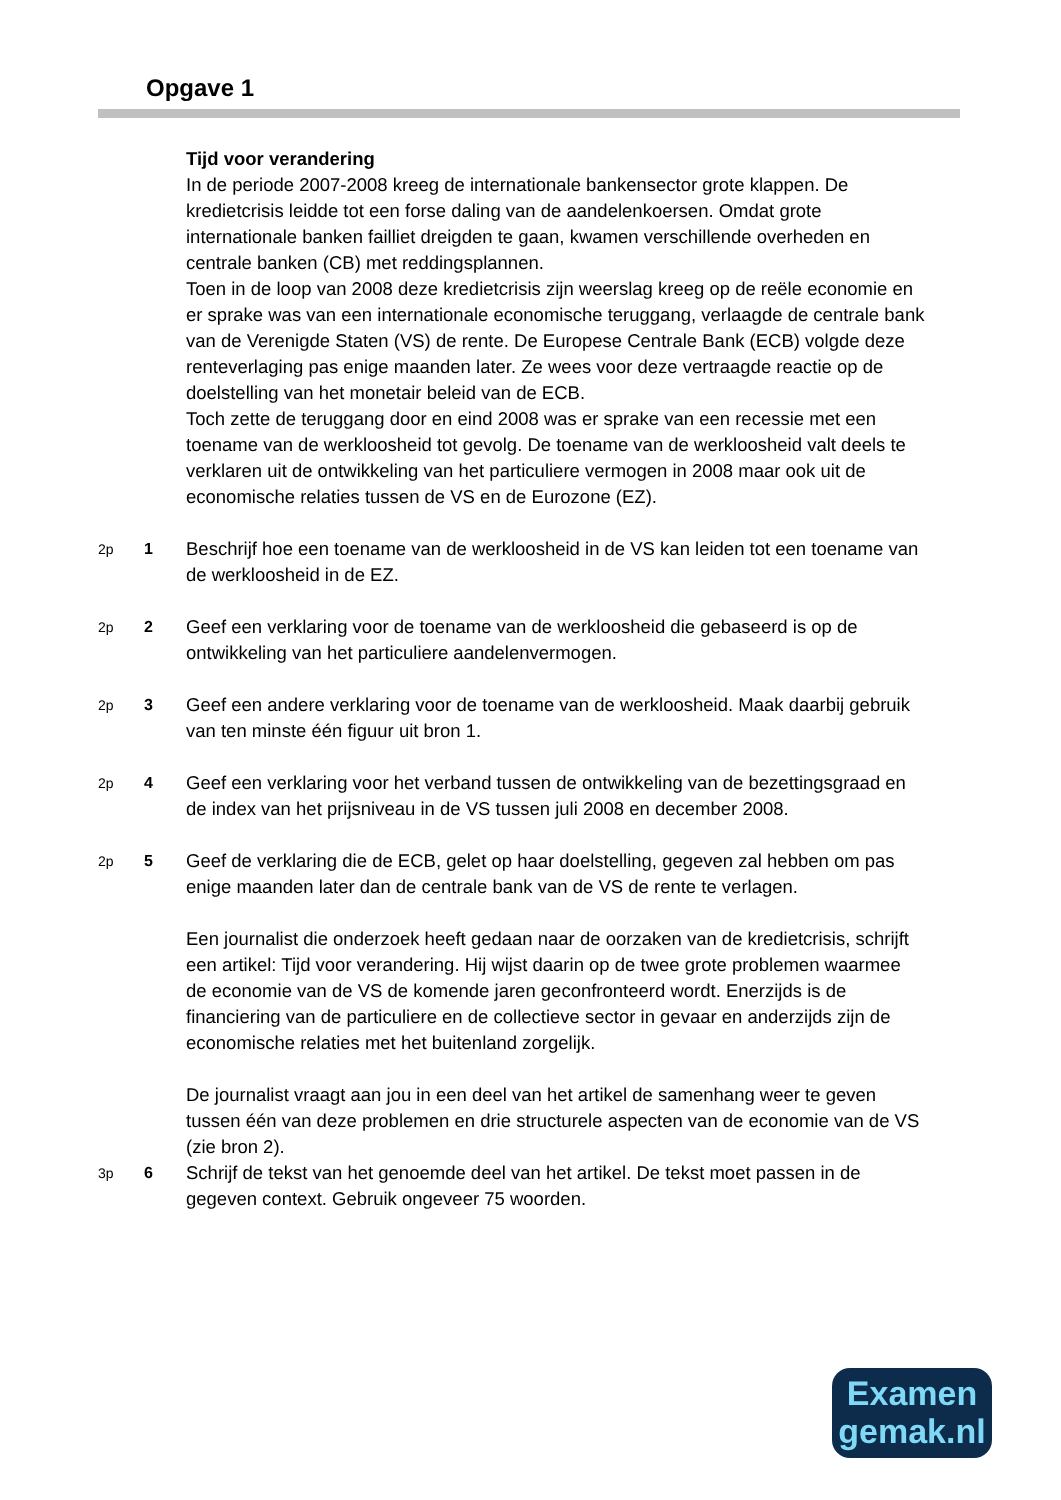Opgave 1
Tijd voor verandering
In de periode 2007-2008 kreeg de internationale bankensector grote klappen. De kredietcrisis leidde tot een forse daling van de aandelenkoersen. Omdat grote internationale banken failliet dreigden te gaan, kwamen verschillende overheden en centrale banken (CB) met reddingsplannen.
Toen in de loop van 2008 deze kredietcrisis zijn weerslag kreeg op de reële economie en er sprake was van een internationale economische teruggang, verlaagde de centrale bank van de Verenigde Staten (VS) de rente. De Europese Centrale Bank (ECB) volgde deze renteverlaging pas enige maanden later. Ze wees voor deze vertraagde reactie op de doelstelling van het monetair beleid van de ECB.
Toch zette de teruggang door en eind 2008 was er sprake van een recessie met een toename van de werkloosheid tot gevolg. De toename van de werkloosheid valt deels te verklaren uit de ontwikkeling van het particuliere vermogen in 2008 maar ook uit de economische relaties tussen de VS en de Eurozone (EZ).
2p 1
Beschrijf hoe een toename van de werkloosheid in de VS kan leiden tot een toename van de werkloosheid in de EZ.
2p 2
Geef een verklaring voor de toename van de werkloosheid die gebaseerd is op de ontwikkeling van het particuliere aandelenvermogen.
2p 3
Geef een andere verklaring voor de toename van de werkloosheid. Maak daarbij gebruik van ten minste één figuur uit bron 1.
2p 4
Geef een verklaring voor het verband tussen de ontwikkeling van de bezettingsgraad en de index van het prijsniveau in de VS tussen juli 2008 en december 2008.
2p 5
Geef de verklaring die de ECB, gelet op haar doelstelling, gegeven zal hebben om pas enige maanden later dan de centrale bank van de VS de rente te verlagen.
Een journalist die onderzoek heeft gedaan naar de oorzaken van de kredietcrisis, schrijft een artikel: Tijd voor verandering. Hij wijst daarin op de twee grote problemen waarmee de economie van de VS de komende jaren geconfronteerd wordt. Enerzijds is de financiering van de particuliere en de collectieve sector in gevaar en anderzijds zijn de economische relaties met het buitenland zorgelijk.
De journalist vraagt aan jou in een deel van het artikel de samenhang weer te geven tussen één van deze problemen en drie structurele aspecten van de economie van de VS (zie bron 2).
3p 6
Schrijf de tekst van het genoemde deel van het artikel. De tekst moet passen in de gegeven context. Gebruik ongeveer 75 woorden.
Examen
gemak.nl